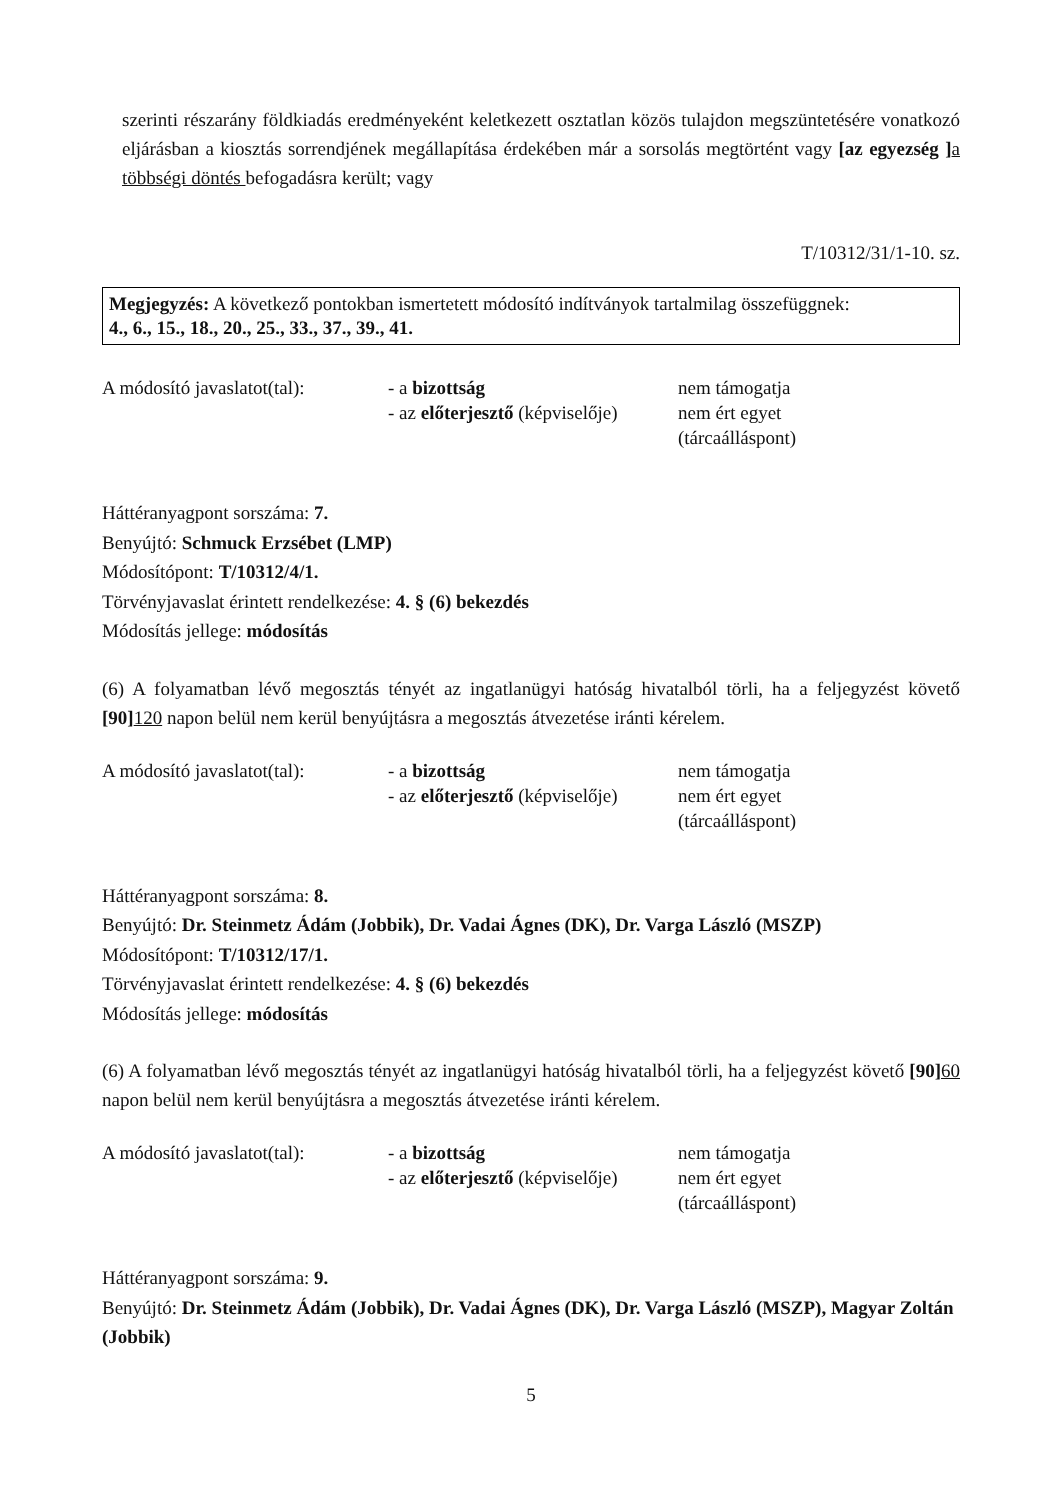szerinti részarány földkiadás eredményeként keletkezett osztatlan közös tulajdon megszüntetésére vonatkozó eljárásban a kiosztás sorrendjének megállapítása érdekében már a sorsolás megtörtént vagy [az egyezség ] a többségi döntés befogadásra került; vagy
T/10312/31/1-10. sz.
Megjegyzés: A következő pontokban ismertetett módosító indítványok tartalmilag összefüggnek:
4., 6., 15., 18., 20., 25., 33., 37., 39., 41.
A módosító javaslatot(tal):
- a bizottság
- az előterjesztő (képviselője)
nem támogatja
nem ért egyet
(tárcaálláspont)
Háttéranyagpont sorszáma: 7.
Benyújtó: Schmuck Erzsébet (LMP)
Módosítópont: T/10312/4/1.
Törvényjavaslat érintett rendelkezése: 4. § (6) bekezdés
Módosítás jellege: módosítás
(6) A folyamatban lévő megosztás tényét az ingatlanügyi hatóság hivatalból törli, ha a feljegyzést követő [90] 120 napon belül nem kerül benyújtásra a megosztás átvezetése iránti kérelem.
A módosító javaslatot(tal):
- a bizottság
- az előterjesztő (képviselője)
nem támogatja
nem ért egyet
(tárcaálláspont)
Háttéranyagpont sorszáma: 8.
Benyújtó: Dr. Steinmetz Ádám (Jobbik), Dr. Vadai Ágnes (DK), Dr. Varga László (MSZP)
Módosítópont: T/10312/17/1.
Törvényjavaslat érintett rendelkezése: 4. § (6) bekezdés
Módosítás jellege: módosítás
(6) A folyamatban lévő megosztás tényét az ingatlanügyi hatóság hivatalból törli, ha a feljegyzést követő [90] 60 napon belül nem kerül benyújtásra a megosztás átvezetése iránti kérelem.
A módosító javaslatot(tal):
- a bizottság
- az előterjesztő (képviselője)
nem támogatja
nem ért egyet
(tárcaálláspont)
Háttéranyagpont sorszáma: 9.
Benyújtó: Dr. Steinmetz Ádám (Jobbik), Dr. Vadai Ágnes (DK), Dr. Varga László (MSZP), Magyar Zoltán (Jobbik)
5